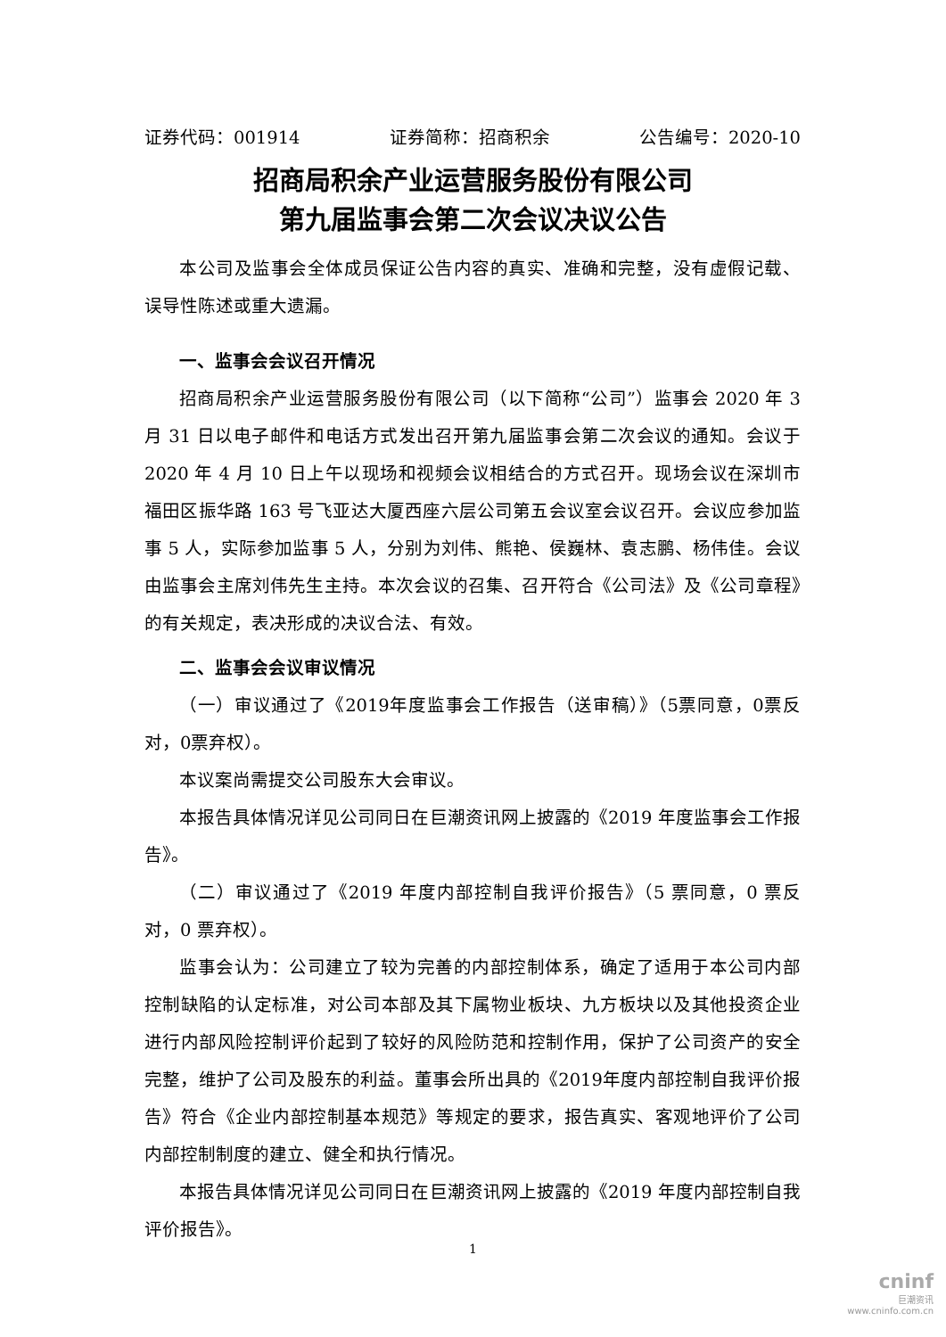证券代码：001914 证券简称：招商积余 公告编号：2020-10
招商局积余产业运营服务股份有限公司
第九届监事会第二次会议决议公告
本公司及监事会全体成员保证公告内容的真实、准确和完整，没有虚假记载、误导性陈述或重大遗漏。
一、监事会会议召开情况
招商局积余产业运营服务股份有限公司（以下简称“公司”）监事会 2020 年 3 月 31 日以电子邮件和电话方式发出召开第九届监事会第二次会议的通知。会议于 2020 年 4 月 10 日上午以现场和视频会议相结合的方式召开。现场会议在深圳市福田区振华路 163 号飞亚达大厦西座六层公司第五会议室会议召开。会议应参加监事 5 人，实际参加监事 5 人，分别为刘伟、熊艳、侯巍林、袁志鹏、杨伟佳。会议由监事会主席刘伟先生主持。本次会议的召集、召开符合《公司法》及《公司章程》的有关规定，表决形成的决议合法、有效。
二、监事会会议审议情况
（一）审议通过了《2019年度监事会工作报告（送审稿）》（5票同意，0票反对，0票弃权）。
本议案尚需提交公司股东大会审议。
本报告具体情况详见公司同日在巨潮资讯网上披露的《2019 年度监事会工作报告》。
（二）审议通过了《2019 年度内部控制自我评价报告》（5 票同意，0 票反对，0 票弃权）。
监事会认为：公司建立了较为完善的内部控制体系，确定了适用于本公司内部控制缺陷的认定标准，对公司本部及其下属物业板块、九方板块以及其他投资企业进行内部风险控制评价起到了较好的风险防范和控制作用，保护了公司资产的安全完整，维护了公司及股东的利益。董事会所出具的《2019年度内部控制自我评价报告》符合《企业内部控制基本规范》等规定的要求，报告真实、客观地评价了公司内部控制制度的建立、健全和执行情况。
本报告具体情况详见公司同日在巨潮资讯网上披露的《2019 年度内部控制自我评价报告》。
1
cninf
巨潮资讯
www.cninfo.com.cn